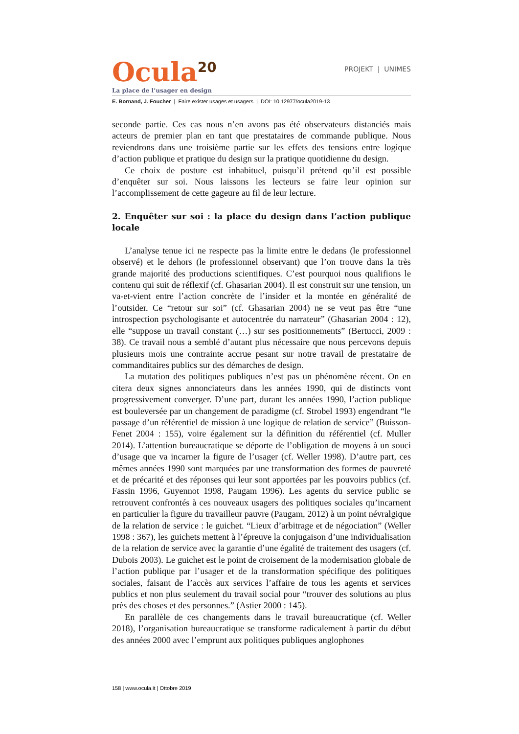Ocula<sup>20</sup>
PROJEKT | UNIMES
La place de l’usager en design
E. Bornand, J. Foucher | Faire exister usages et usagers | DOI: 10.12977/ocula2019-13
seconde partie. Ces cas nous n’en avons pas été observateurs distanciés mais acteurs de premier plan en tant que prestataires de commande publique. Nous reviendrons dans une troisième partie sur les effets des tensions entre logique d’action publique et pratique du design sur la pratique quotidienne du design.
Ce choix de posture est inhabituel, puisqu’il prétend qu’il est possible d’enquêter sur soi. Nous laissons les lecteurs se faire leur opinion sur l’accomplissement de cette gageure au fil de leur lecture.
2. Enquêter sur soi : la place du design dans l’action publique locale
L’analyse tenue ici ne respecte pas la limite entre le dedans (le professionnel observé) et le dehors (le professionnel observant) que l’on trouve dans la très grande majorité des productions scientifiques. C’est pourquoi nous qualifions le contenu qui suit de réflexif (cf. Ghasarian 2004). Il est construit sur une tension, un va-et-vient entre l’action concrète de l’insider et la montée en généralité de l’outsider. Ce “retour sur soi” (cf. Ghasarian 2004) ne se veut pas être “une introspection psychologisante et autocentrée du narrateur” (Ghasarian 2004 : 12), elle “suppose un travail constant (…) sur ses positionnements” (Bertucci, 2009 : 38). Ce travail nous a semblé d’autant plus nécessaire que nous percevons depuis plusieurs mois une contrainte accrue pesant sur notre travail de prestataire de commanditaires publics sur des démarches de design.
La mutation des politiques publiques n’est pas un phénomène récent. On en citera deux signes annonciateurs dans les années 1990, qui de distincts vont progressivement converger. D’une part, durant les années 1990, l’action publique est bouleversée par un changement de paradigme (cf. Strobel 1993) engendrant “le passage d’un référentiel de mission à une logique de relation de service” (Buisson-Fenet 2004 : 155), voire également sur la définition du référentiel (cf. Muller 2014). L’attention bureaucratique se déporte de l’obligation de moyens à un souci d’usage que va incarner la figure de l’usager (cf. Weller 1998). D’autre part, ces mêmes années 1990 sont marquées par une transformation des formes de pauvreté et de précarité et des réponses qui leur sont apportées par les pouvoirs publics (cf. Fassin 1996, Guyennot 1998, Paugam 1996). Les agents du service public se retrouvent confrontés à ces nouveaux usagers des politiques sociales qu’incarnent en particulier la figure du travailleur pauvre (Paugam, 2012) à un point névralgique de la relation de service : le guichet. “Lieux d’arbitrage et de négociation” (Weller 1998 : 367), les guichets mettent à l’épreuve la conjugaison d’une individualisation de la relation de service avec la garantie d’une égalité de traitement des usagers (cf. Dubois 2003). Le guichet est le point de croisement de la modernisation globale de l’action publique par l’usager et de la transformation spécifique des politiques sociales, faisant de l’accès aux services l’affaire de tous les agents et services publics et non plus seulement du travail social pour “trouver des solutions au plus près des choses et des personnes.” (Astier 2000 : 145).
En parallèle de ces changements dans le travail bureaucratique (cf. Weller 2018), l’organisation bureaucratique se transforme radicalement à partir du début des années 2000 avec l’emprunt aux politiques publiques anglophones
158 | www.ocula.it | Ottobre 2019